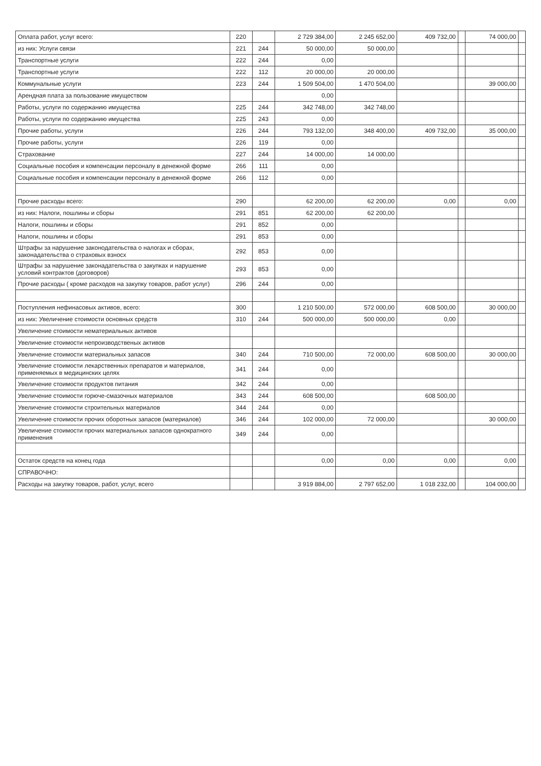| Оплата работ, услуг всего: | 220 | | 2 729 384,00 | 2 245 652,00 | 409 732,00 | | 74 000,00 | |
| из них: Услуги связи | 221 | 244 | 50 000,00 | 50 000,00 | | | | |
| Транспортные услуги | 222 | 244 | 0,00 | | | | | |
| Транспортные услуги | 222 | 112 | 20 000,00 | 20 000,00 | | | | |
| Коммунальные услуги | 223 | 244 | 1 509 504,00 | 1 470 504,00 | | | 39 000,00 | |
| Арендная плата за пользование имуществом | | | 0,00 | | | | | |
| Работы, услуги по содержанию имущества | 225 | 244 | 342 748,00 | 342 748,00 | | | | |
| Работы, услуги по содержанию имущества | 225 | 243 | 0,00 | | | | | |
| Прочие работы, услуги | 226 | 244 | 793 132,00 | 348 400,00 | 409 732,00 | | 35 000,00 | |
| Прочие работы, услуги | 226 | 119 | 0,00 | | | | | |
| Страхование | 227 | 244 | 14 000,00 | 14 000,00 | | | | |
| Социальные пособия и компенсации персоналу в денежной форме | 266 | 111 | 0,00 | | | | | |
| Социальные пособия и компенсации персоналу в денежной форме | 266 | 112 | 0,00 | | | | | |
| Прочие расходы всего: | 290 | | 62 200,00 | 62 200,00 | 0,00 | | 0,00 | |
| из них: Налоги, пошлины и сборы | 291 | 851 | 62 200,00 | 62 200,00 | | | | |
| Налоги, пошлины и сборы | 291 | 852 | 0,00 | | | | | |
| Налоги, пошлины и сборы | 291 | 853 | 0,00 | | | | | |
| Штрафы за нарушение законодательства о налогах и сборах, законадательства о страховых взносх | 292 | 853 | 0,00 | | | | | |
| Штрафы за нарушение законадательства о закупках и нарушение условий контрактов (договоров) | 293 | 853 | 0,00 | | | | | |
| Прочие расходы ( кроме расходов на закупку товаров, работ услуг) | 296 | 244 | 0,00 | | | | | |
| Поступления нефинасовых активов, всего: | 300 | | 1 210 500,00 | 572 000,00 | 608 500,00 | | 30 000,00 | |
| из них: Увеличение стоимости основных средств | 310 | 244 | 500 000,00 | 500 000,00 | 0,00 | | | |
| Увеличение стоимости нематериальных активов | | | | | | | | |
| Увеличение стоимости непроизводственых активов | | | | | | | | |
| Увеличение стоимости материальных запасов | 340 | 244 | 710 500,00 | 72 000,00 | 608 500,00 | | 30 000,00 | |
| Увеличение стоимости лекарственных препаратов и материалов, применяемых в медицинских целях | 341 | 244 | 0,00 | | | | | |
| Увеличение стоимости продуктов питания | 342 | 244 | 0,00 | | | | | |
| Увеличение стоимости горюче-смазочных материалов | 343 | 244 | 608 500,00 | | 608 500,00 | | | |
| Увеличение стоимости строительных материалов | 344 | 244 | 0,00 | | | | | |
| Увеличение стоимости прочих оборотных запасов (материалов) | 346 | 244 | 102 000,00 | 72 000,00 | | | 30 000,00 | |
| Увеличение стоимости прочих материальных запасов однократного применения | 349 | 244 | 0,00 | | | | | |
| Остаток средств на конец года | | | 0,00 | 0,00 | 0,00 | | 0,00 | |
| СПРАВОЧНО: | | | | | | | | |
| Расходы на закупку товаров, работ, услуг, всего | | | 3 919 884,00 | 2 797 652,00 | 1 018 232,00 | | 104 000,00 | |